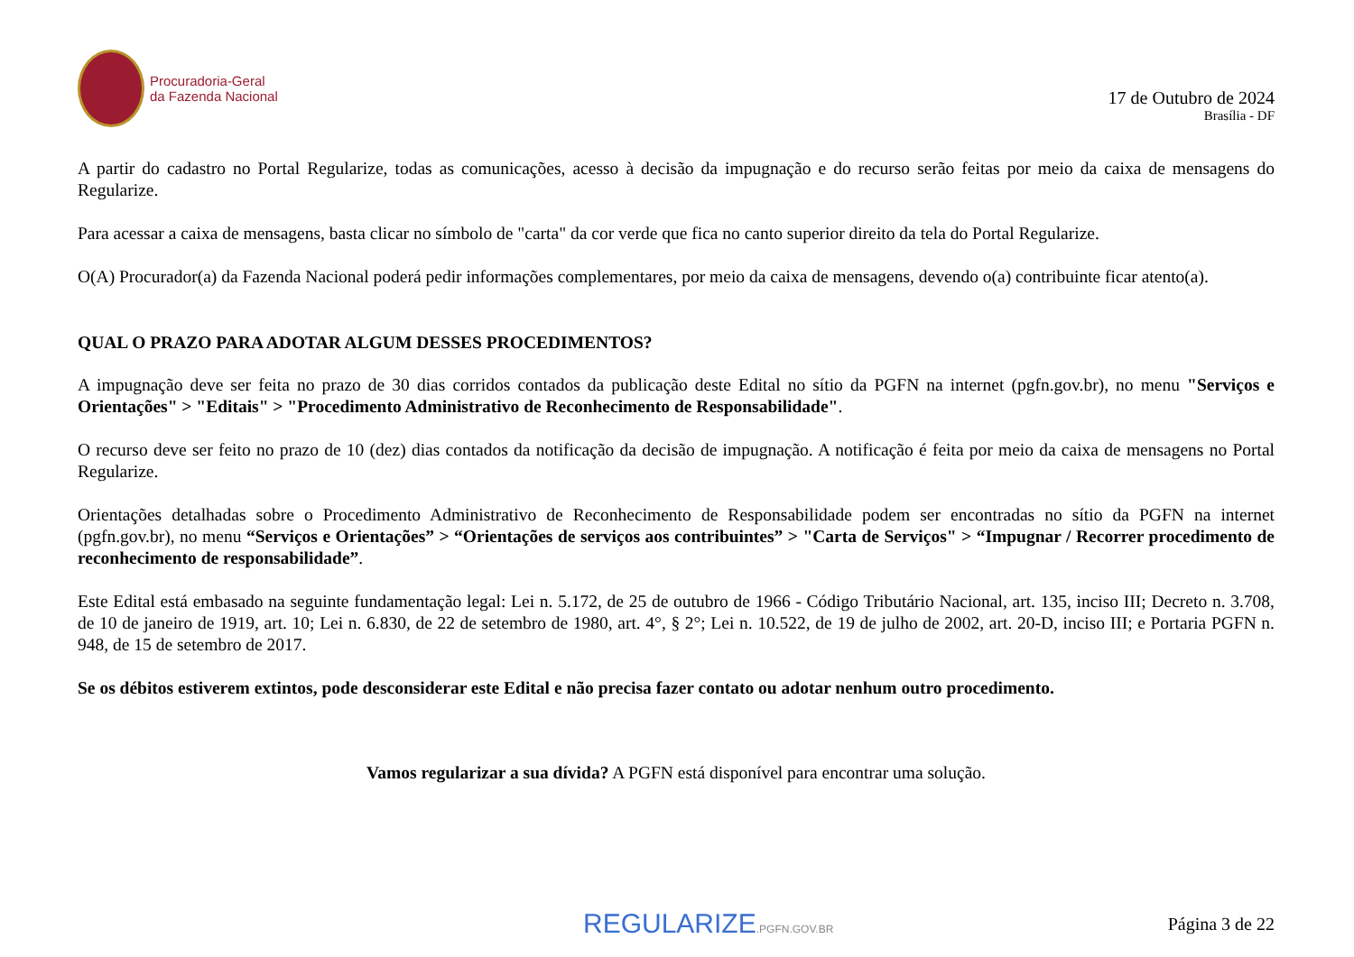Procuradoria-Geral
da Fazenda Nacional
17 de Outubro de 2024
Brasília - DF
A partir do cadastro no Portal Regularize, todas as comunicações, acesso à decisão da impugnação e do recurso serão feitas por meio da caixa de mensagens do Regularize.
Para acessar a caixa de mensagens, basta clicar no símbolo de "carta" da cor verde que fica no canto superior direito da tela do Portal Regularize.
O(A) Procurador(a) da Fazenda Nacional poderá pedir informações complementares, por meio da caixa de mensagens, devendo o(a) contribuinte ficar atento(a).
QUAL O PRAZO PARA ADOTAR ALGUM DESSES PROCEDIMENTOS?
A impugnação deve ser feita no prazo de 30 dias corridos contados da publicação deste Edital no sítio da PGFN na internet (pgfn.gov.br), no menu "Serviços e Orientações" > "Editais" > "Procedimento Administrativo de Reconhecimento de Responsabilidade".
O recurso deve ser feito no prazo de 10 (dez) dias contados da notificação da decisão de impugnação. A notificação é feita por meio da caixa de mensagens no Portal Regularize.
Orientações detalhadas sobre o Procedimento Administrativo de Reconhecimento de Responsabilidade podem ser encontradas no sítio da PGFN na internet (pgfn.gov.br), no menu “Serviços e Orientações” > “Orientações de serviços aos contribuintes” > "Carta de Serviços" > “Impugnar / Recorrer procedimento de reconhecimento de responsabilidade”.
Este Edital está embasado na seguinte fundamentação legal: Lei n. 5.172, de 25 de outubro de 1966 - Código Tributário Nacional, art. 135, inciso III; Decreto n. 3.708, de 10 de janeiro de 1919, art. 10; Lei n. 6.830, de 22 de setembro de 1980, art. 4°, § 2°; Lei n. 10.522, de 19 de julho de 2002, art. 20-D, inciso III; e Portaria PGFN n. 948, de 15 de setembro de 2017.
Se os débitos estiverem extintos, pode desconsiderar este Edital e não precisa fazer contato ou adotar nenhum outro procedimento.
Vamos regularizar a sua dívida? A PGFN está disponível para encontrar uma solução.
REGULARIZE.PGFN.GOV.BR
Página 3 de 22